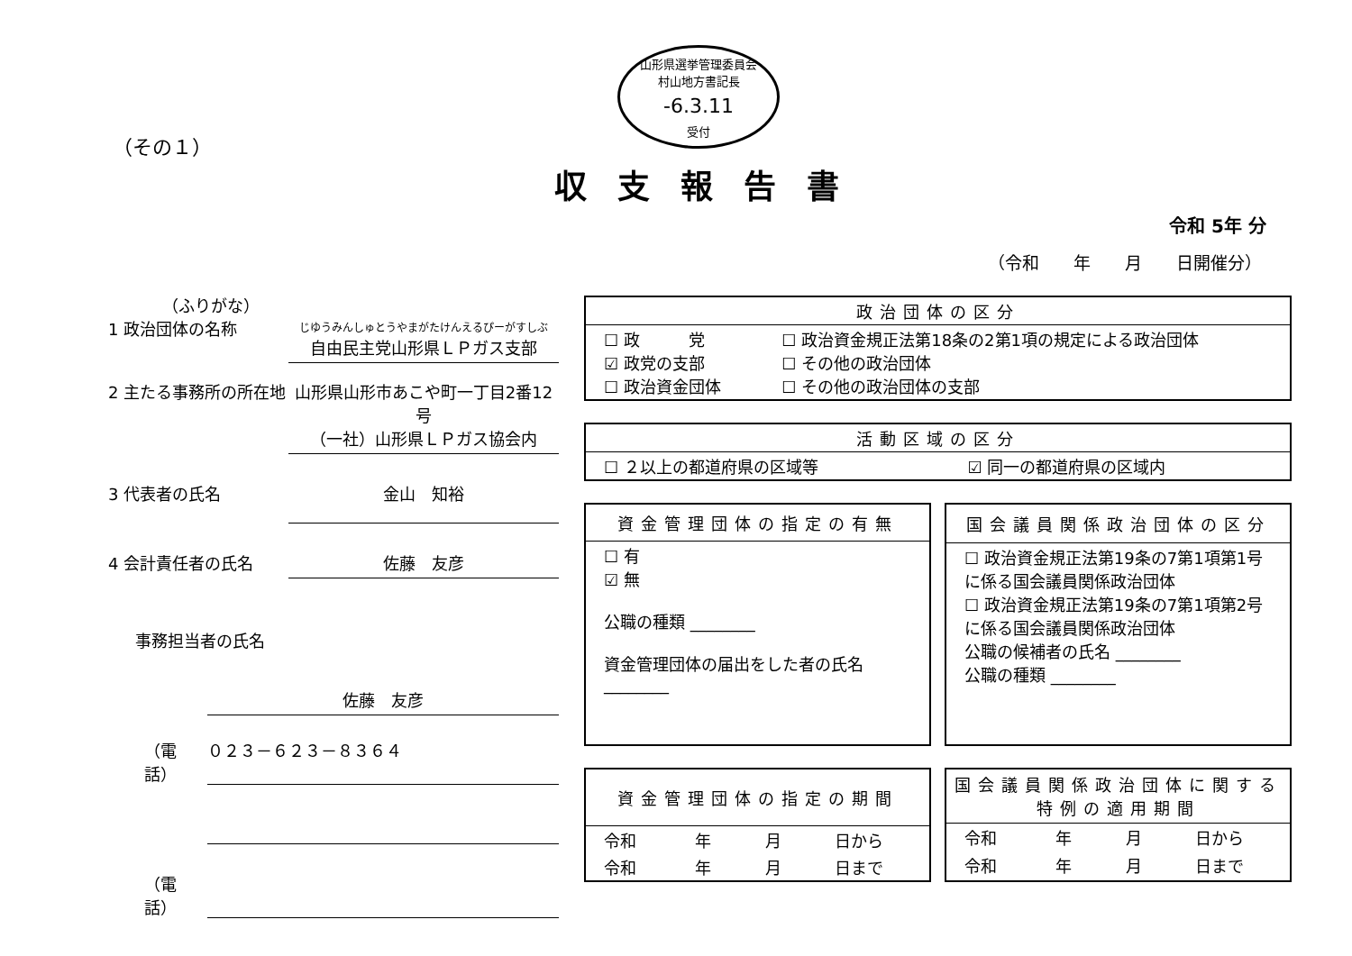山形県選挙管理委員会
村山地方書記長
-6.3.11
受付
（その１）
収支報告書
令和 5年 分
（令和　　年　　月　　日開催分）
（ふりがな）
1 政治団体の名称
じゆうみんしゅとうやまがたけんえるぴーがすしぶ
自由民主党山形県ＬＰガス支部
2 主たる事務所の所在地
山形県山形市あこや町一丁目2番12号
（一社）山形県ＬＰガス協会内
3 代表者の氏名 金山　知裕
4 会計責任者の氏名 佐藤　友彦
事務担当者の氏名
佐藤　友彦
（電話） ０２３－６２３－８３６４
（電話）
| 政治団体の区分 | |
| --- | --- |
| ☐ 政 党 ☑ 政党の支部 ☐ 政治資金団体 | ☐ 政治資金規正法第18条の2第1項の規定による政治団体 ☐ その他の政治団体 ☐ その他の政治団体の支部 |
| 活動区域の区分 | |
| --- | --- |
| ☐ ２以上の都道府県の区域等 | ☑ 同一の都道府県の区域内 |
| 資金管理団体の指定の有無 |
| --- |
| ☐ 有 ☑ 無 公職の種類 ________ 資金管理団体の届出をした者の氏名 ________ |
| 国会議員関係政治団体の区分 |
| --- |
| ☐ 政治資金規正法第19条の7第1項第1号に係る国会議員関係政治団体 ☐ 政治資金規正法第19条の7第1項第2号に係る国会議員関係政治団体 公職の候補者の氏名 ________ 公職の種類 ________ |
| 資金管理団体の指定の期間 | | | |
| --- | --- | --- | --- |
| 令和 | 年 | 月 | 日から |
| 令和 | 年 | 月 | 日まで |
| 国会議員関係政治団体に関する 特例の適用期間 | | | |
| --- | --- | --- | --- |
| 令和 | 年 | 月 | 日から |
| 令和 | 年 | 月 | 日まで |